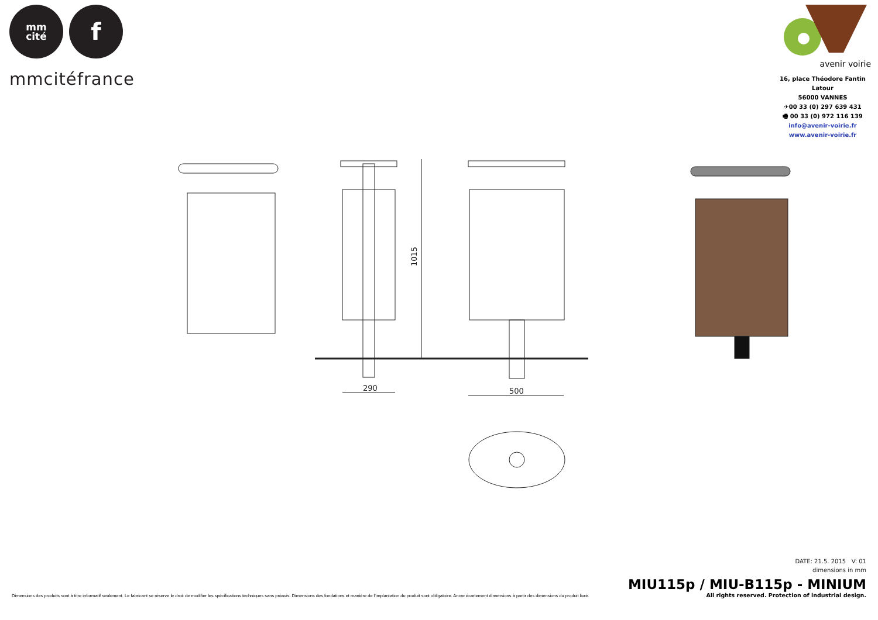mm
cité
f
mmcitéfrance
avenir voirie
16, place Théodore Fantin Latour
56000 VANNES
✈00 33 (0) 297 639 431
🖷 00 33 (0) 972 116 139
info@avenir-voirie.fr
www.avenir-voirie.fr
290
500
1015
DATE: 21.5. 2015 V: 01
dimensions in mm
MIU115p / MIU-B115p - MINIUM
Dimensions des produits sont à titre informatif seulement. Le fabricant se réserve le droit de modifier les spécifications techniques sans préavis. Dimensions des fondations et manière de l'implantation du produit sont obligatoire. Ancre écartement dimensions à partir des dimensions du produit livré.
All rights reserved. Protection of industrial design.